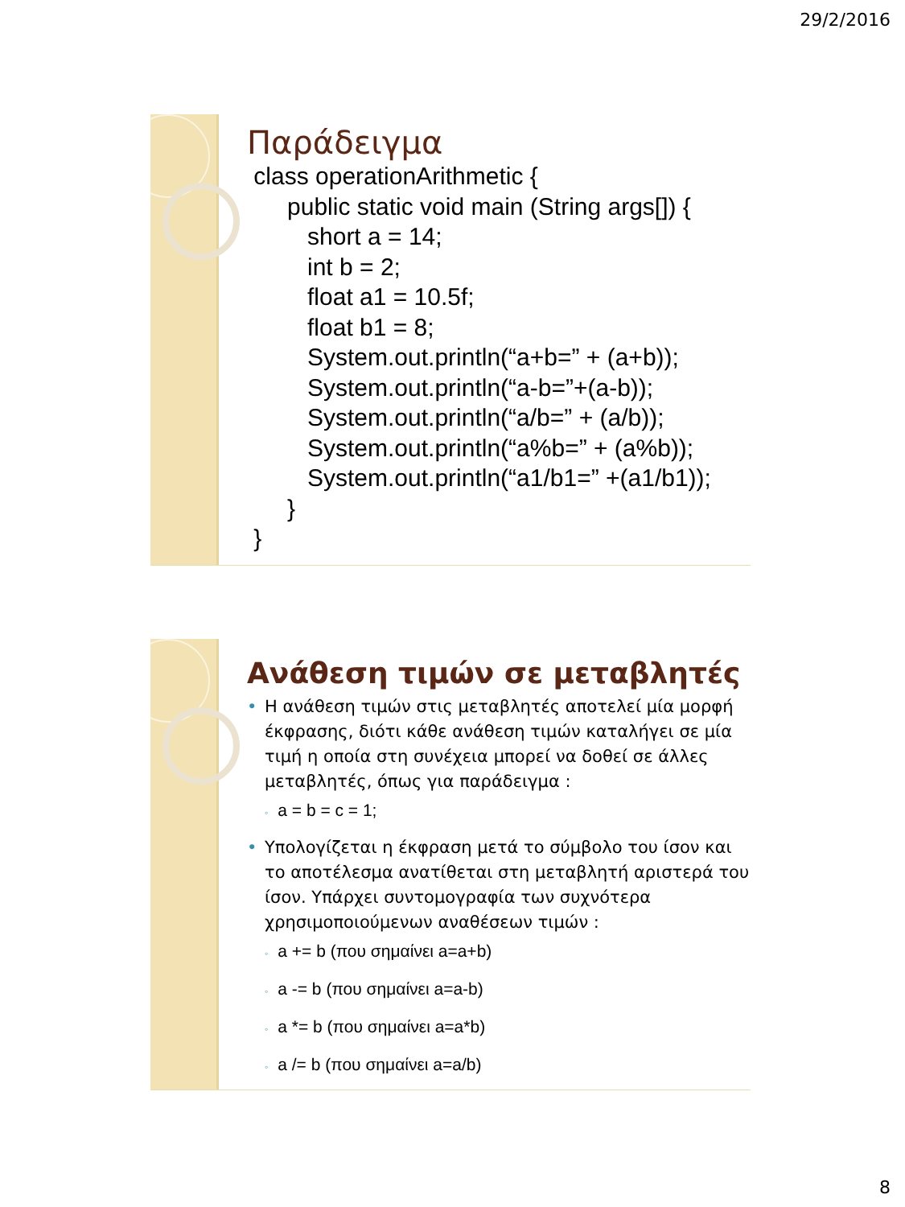29/2/2016
Παράδειγμα
class operationArithmetic { public static void main (String args[]) { short a = 14; int b = 2; float a1 = 10.5f; float b1 = 8; System.out.println(“a+b=” + (a+b)); System.out.println(“a-b=”+(a-b)); System.out.println(“a/b=” + (a/b)); System.out.println(“a%b=” + (a%b)); System.out.println(“a1/b1=” +(a1/b1)); } }
Ανάθεση τιμών σε μεταβλητές
• Η ανάθεση τιμών στις μεταβλητές αποτελεί μία μορφή έκφρασης, διότι κάθε ανάθεση τιμών καταλήγει σε μία τιμή η οποία στη συνέχεια μπορεί να δοθεί σε άλλες μεταβλητές, όπως για παράδειγμα :
◦ a = b = c = 1;
• Υπολογίζεται η έκφραση μετά το σύμβολο του ίσον και το αποτέλεσμα ανατίθεται στη μεταβλητή αριστερά του ίσον. Υπάρχει συντομογραφία των συχνότερα χρησιμοποιούμενων αναθέσεων τιμών :
◦ a += b (που σημαίνει a=a+b)
◦ a -= b (που σημαίνει a=a-b)
◦ a *= b (που σημαίνει a=a*b)
◦ a /= b (που σημαίνει a=a/b)
8